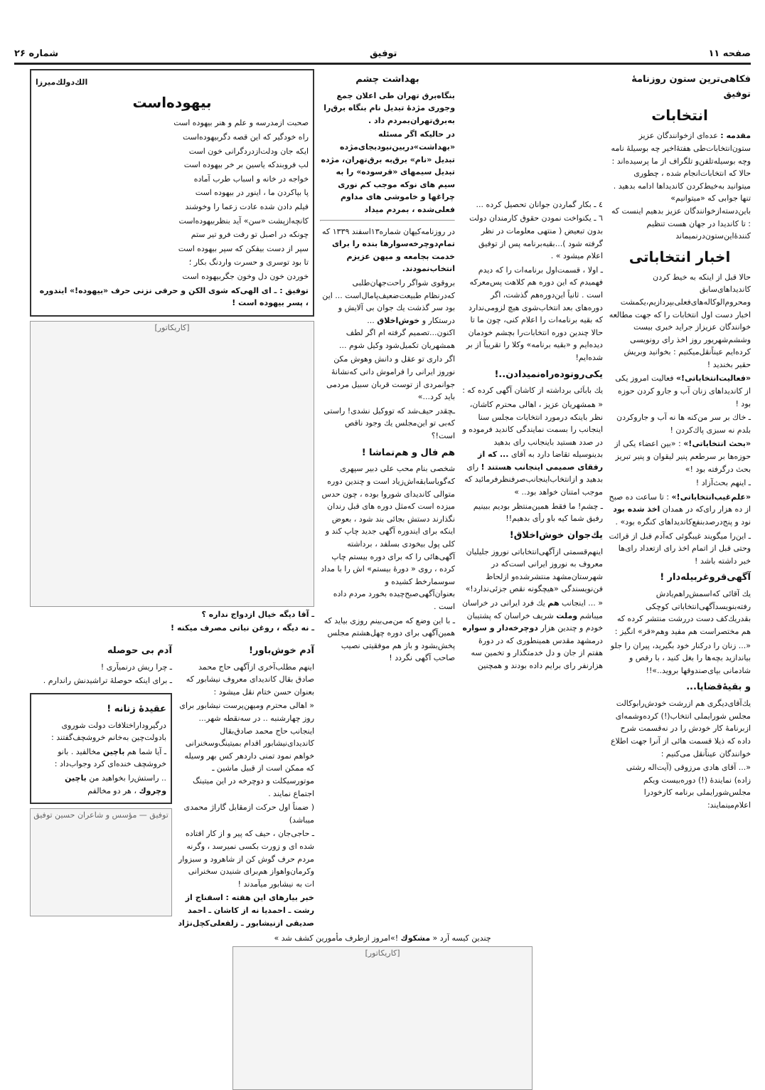صفحه ۱۱ توفیق شماره ۲۶
فکاهی‌ترین ستون روزنامهٔ توفیق
انتخابات
مقدمه : عده‌ای ازخوانندگان عزیز ستون‌انتخابات‌طی هفتهٔ‌اخیر چه بوسیلهٔ نامه وچه بوسیله‌تلفن‌و تلگراف از ما پرسیده‌اند : حالا که انتخابات‌انجام شده ، چطوری میتوانید به‌خیط‌کردن کاندیداها ادامه بدهید . تنها جوابی که «میتوانیم» باین‌دسته‌ازخوانندگان عزیز بدهیم اینست که : تا کاندیدا در جهان هست تنظیم کنندهٔ‌این‌ستون‌درنمیماند
اخبار انتخاباتی
حالا قبل از اینکه به خیط کردن کاندیداهای‌سابق ومحروم‌الوکاله‌های‌فعلی‌بپردازیم،یکمشت اخبار دست اول انتخابات را که جهت مطالعه خوانندگان عزیزاز جراید خبری بیست وششم‌شهریور روز اخذ رای رونویسی کرده‌ایم عیناًنقل‌میکنیم : بخوانید وبریش حقیر بخندید !
«فعالیت‌انتخاباتی!» فعالیت امروز یکی از کاندیداهای زنان آب و جارو کردن حوزه بود !
ـ خاك بر سر من‌کنه ها نه آب و جارو‌کردن بلدم نه سبزی پاك‌کردن !
«بحث انتخاباتی!» : «بین اعضاء یکی از حوزه‌ها بر سرطعم پنیر لیقوان و پنیر تبریز بحث درگرفته بود !»
ـ اینهم بحث‌آزاد !
«علم‌غیب‌انتخاباتی!» : تا ساعت ده صبح از ده هزار رای‌که در همدان اخذ شده بود نود و پنج‌درصدبنفع‌کاندیداهای کنگره بود» .
ـ این‌را میگویند غیبگوئی که‌آدم قبل از قرائت وحتی قبل از اتمام اخذ رای ازتعداد رای‌ها خبر داشته باشد !
آگهی‌قروغربیله‌دار !
یك آقائی که‌اسمش‌راهم‌یادش رفته‌بنویسدآگهی‌انتخاباتی کوچکی بقدریك‌کف دست دررشت منتشر کرده که هم مختصراست هم مفید وهم«قر» انگیز :
«... زنان را درکنار خود بگیرید، پیران را جلو بیاندازید بچه‌ها را بغل کنید ، با رقص و شادمانی بپای‌صندوقها بروید..»!!
و بقیهٔ‌قضایا...
یك‌آقای‌دیگری هم ازرشت خودش‌رابوکالت مجلس شورایملی انتخاب(!) کرده‌وشمه‌ای ازبرنامهٔ کار خودش را در نه‌قسمت شرح داده که ذیلا قسمت هائی از آنرا جهت اطلاع خوانندگان عیناًنقل می‌کنیم :
«... آقای هادی مرزوقی (آیت‌اله رشتی زاده) نمایندهٔ (!) دوره‌بیست ویکم مجلس‌شورایملی برنامه کارخودرا اعلام‌مینمایند:
٤ ـ بکار گماردن جوانان تحصیل کرده ...
٦ ـ یکنواخت نمودن حقوق کارمندان دولت بدون تبعیض ( منتهی معلومات در نظر گرفته شود )...بقیه‌برنامه پس از توفیق اعلام میشود » .
ـ اولا ، قسمت‌اول برنامه‌ات را که دیدم فهمیدم که این دوره هم کلاهت پس‌معرکه است . ثانیاً این‌دوره‌هم گذشت، اگر دوره‌های بعد انتخاب‌شوی هیچ لزومی‌ندارد که بقیه برنامه‌ات را اعلام کنی، چون ما تا حالا چندین دوره انتخابات‌را بچشم خودمان دیده‌ایم و «بقیه برنامه» وکلا را تقریباً از بر شده‌ایم!
یکی‌رو‌تو‌ده‌راه‌نمیدادن..!
یك باباَئی برداشته از کاشان آگهی کرده که :
« همشهریان عزیز ، اهالی محترم کاشان، نظر باینکه درمورد انتخابات مجلس سنا اینجانب را بسمت نمایندگی کاندید فرموده و در صدد هستید باینجانب رای بدهید بدینوسیله تقاضا دارد به آقای ... که از رفقای صمیمی اینجانب هستند ! رای بدهید و ازانتخاب‌اینجانب‌صرفنظرفرمائید که موجب امتنان خواهد بود.. »
ـ چشم! ما فقط همین‌منتظر بودیم ببینیم رفیق شما کیه باو رأی بدهیم!!
یك‌جوان خوش‌اخلاق!
اینهم‌قسمتی ازآگهی‌انتخاباتی نوروز جلیلیان معروف به نوروز ایرانی است‌که در شهرستان‌مشهد منتشرشده‌و ازلحاظ فن‌نویسندگی «هیچگونه نقص جزئی‌ندارد!»
« ... اینجانب هم یك فرد ایرانی در خراسان میباشم وملت شریف خراسان که پشتیبان خودم و چندین هزار دوچرخه‌دار و سواره درمشهد مقدس همینطوری که در دورهٔ هفتم از جان و دل خدمتگذار و تخمین سه هزارنفر رای برایم داده بودند و همچنین
بهداشت چشم
بنگاه‌برق تهران طی اعلان جمع وجوری مژدهٔ تبدیل نام بنگاه برق‌را به‌برق‌تهران‌بمردم داد .
در حالیکه اگر مسئله «بهداشت»دربین‌نبودبجای‌مژده تبدیل «نام» برق‌به برق‌تهران، مژده تبدیل سیمهای «فرسوده» را به سیم های نوکه موجب کم نوری چراغها و خاموشی های مداوم فعلی‌شده ، بمردم میداد
در روزنامه‌کیهان شماره۱۳اسفند ۱۳۳۹ که تمام‌دوچرخه‌سوارها بنده را برای خدمت بجامعه و میهن عزیزم انتخاب‌نمودند.
بروقوی شواگر راحت‌جهان‌طلبی که‌درنظام طبیعت‌ضعیف‌پامال‌است ... این بود سر گذشت یك جوان بی آلایش و درستکار و خوش‌اخلاق ... اکنون...تصمیم گرفته ام اگر لطف همشهریان تکمیل‌شود وکیل شوم ...
اگر داری تو عقل و دانش وهوش مکن نوروز ایرانی را فراموش دانی که‌نشانهٔ جوانمردی از توست قربان سبیل مردمی باید کرد...»
ـچقدر حیف‌شد که تووکیل نشدی! راستی که‌بی تو این‌مجلس یك وجود ناقص است!؟
هم فال و هم‌تماشا !
شخصی بنام محب علی دبیر سپهری که‌گویاسابقه‌اش‌زیاد است و چندین دوره متوالی کاندیدای شوروا بوده ، چون حدس میزده است که‌مثل دوره های قبل رندان نگذارند دستش بجائی بند شود ، بعوض اینکه برای ایندوره آگهی جدید چاپ کند و کلی پول بیخودی بسلفد ، برداشته آگهی‌هائی را که برای دوره بیستم چاپ کرده ، روی « دورهٔ بیستم» اش را با مداد سوسمارخط کشیده و بعنوان‌آگهی‌صبح‌چیده بخورد مردم داده است .
ـ با این وضع که من‌می‌بینم روزی بیاید که همین‌آگهی برای دوره چهل‌هشتم مجلس پخش‌بشود و باز هم موفقیتی نصیب صاحب آگهی نگردد !
الك‌دولك‌میرزا
بیهوده‌است
صحبت ازمدرسه و علم و هنر بیهوده است
راه خودگیر که این قصه دگربیهوده‌است
ایکه جان ودلت‌ازدردگرانی خون است
لب فروبندکه یاسین بر خر بیهوده است
خواجه در خانه و اسباب طرب آماده
پا بپاکردن ما ، اینور در بیهوده است
فیلم دادن شده عادت زعما را وخوشند
کانچه‌ازپشت «سن» آید بنظربیهوده‌است
چونکه در اصبل تو رفت فرو تیر ستم
سپر از دست بیفکن که سپر بیهوده است
تا بود توسری و حسرت واردنگ بکار ؛
خوردن خون دل وخون جگربیهوده است
توفیق : ـ ای الهی‌که شوی الکن و حرفی نزنی حرف «بیهوده!» ایندوره ، پسر بیهوده است !
[کاریکاتور]
ـ آقا دیگه خیال ازدواج نداره ؟
ـ نه دیگه ، روغن نباتی مصرف میکنه !
آدم خوش‌باور!
اینهم مطلب‌آخری ازآگهی حاج محمد صادق بقال کاندیدای معروف نیشابور که بعنوان حسن ختام نقل میشود :
« اهالی محترم ومیهن‌پرست نیشابور برای روز چهارشنبه .. در سه‌نقطه شهر... اینجانب حاج محمد صادق‌بقال کاندیدای‌نیشابور اقدام بمیتینگ‌وسخنرانی خواهم نمود تمنی دارد‌هر کس بهر وسیله که ممکن است از قبیل ماشین ـ موتورسیکلت و دوچرخه در این میتینگ اجتماع نمایند .
( ضمناً اول حرکت ازمقابل گاراژ محمدی میباشد)
ـ حاجی‌جان ، حیف که پیر و از کار افتاده شده ای و زورت بکسی نمیرسد ، وگرنه مردم حرف گوش کن از شاهرود و سبزوار وکرمان‌واهواز هم‌برای شنیدن سخنرانی ات به نیشابور میآمدند !
خبر بیارهای این هفته : اسفناج از رشت ـ احمدیا نه از کاشان ـ احمد صدیقی ازنیشابور ـ زلفعلی‌کچل‌نژاد
آدم بی حوصله
ـ چرا ریش درنمیآری !
ـ برای اینکه حوصلهٔ تراشیدنش راندارم .
عقیدهٔ زنانه !
درگیرودار‌اختلافات دولت شوروی بادولت‌چین به‌خانم خروشچف‌گفتند :
ـ آیا شما هم باچین مخالفید . بانو خروشچف خنده‌ای کرد وجواب‌داد :
.. راستش‌را بخواهید من باچین وچروك ، هر دو مخالفم
توفیق — مؤسس و شاعران حسین توفیق
چندین کیسه آرد « مشکوك !»امروز ازطرف مأمورین کشف شد »
[کاریکاتور]